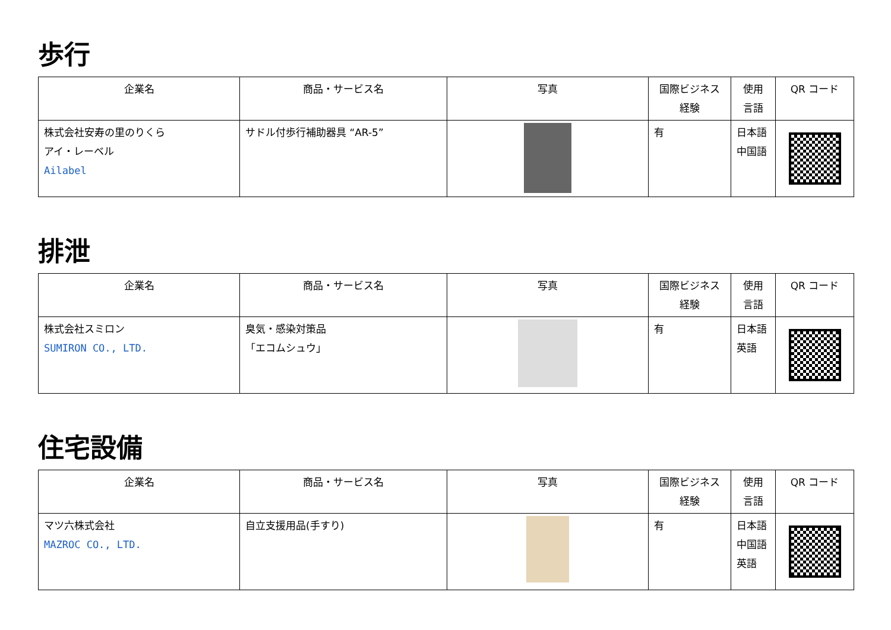歩行
| 企業名 | 商品・サービス名 | 写真 | 国際ビジネス 経験 | 使用 言語 | QR コード |
| --- | --- | --- | --- | --- | --- |
| 株式会社安寿の里のりくら アイ・レーベル Ailabel | サドル付歩行補助器具 “AR-5” | | 有 | 日本語 中国語 | |
排泄
| 企業名 | 商品・サービス名 | 写真 | 国際ビジネス 経験 | 使用 言語 | QR コード |
| --- | --- | --- | --- | --- | --- |
| 株式会社スミロン SUMIRON CO., LTD. | 臭気・感染対策品 「エコムシュウ」 | | 有 | 日本語 英語 | |
住宅設備
| 企業名 | 商品・サービス名 | 写真 | 国際ビジネス 経験 | 使用 言語 | QR コード |
| --- | --- | --- | --- | --- | --- |
| マツ六株式会社 MAZROC CO., LTD. | 自立支援用品(手すり) | | 有 | 日本語 中国語 英語 | |